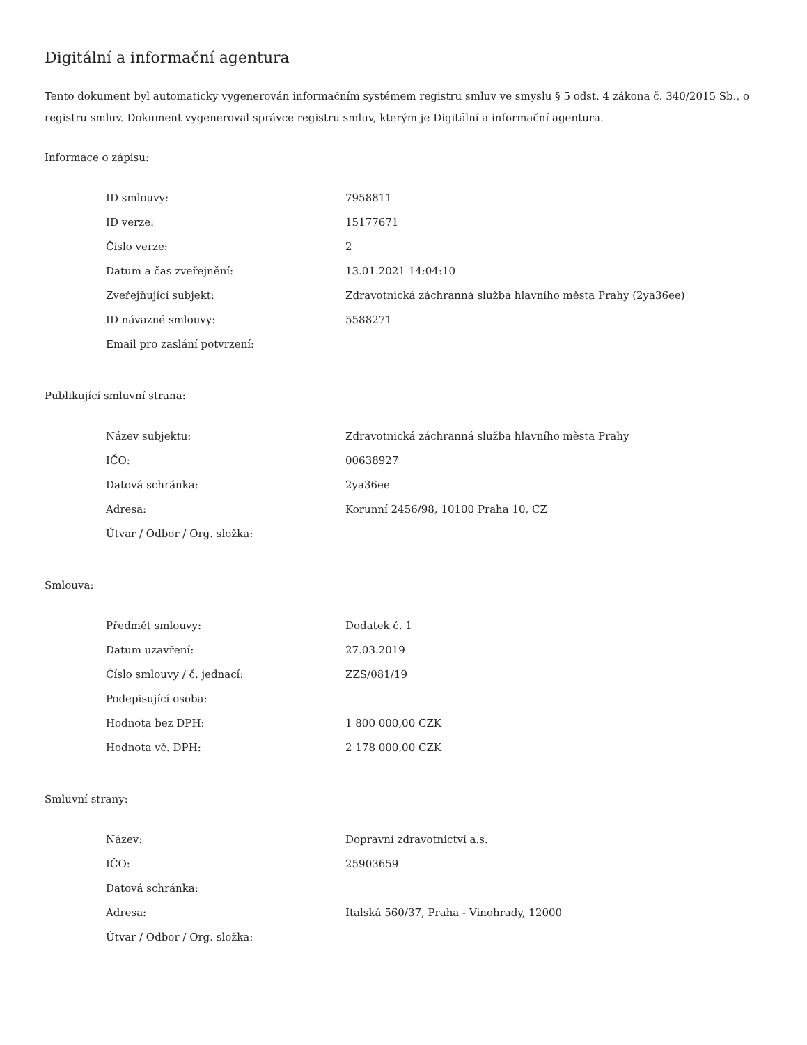Digitální a informační agentura
Tento dokument byl automaticky vygenerován informačním systémem registru smluv ve smyslu § 5 odst. 4 zákona č. 340/2015 Sb., o registru smluv. Dokument vygeneroval správce registru smluv, kterým je Digitální a informační agentura.
Informace o zápisu:
| ID smlouvy: | 7958811 |
| ID verze: | 15177671 |
| Číslo verze: | 2 |
| Datum a čas zveřejnění: | 13.01.2021 14:04:10 |
| Zveřejňující subjekt: | Zdravotnická záchranná služba hlavního města Prahy (2ya36ee) |
| ID návazné smlouvy: | 5588271 |
| Email pro zaslání potvrzení: | |
Publikující smluvní strana:
| Název subjektu: | Zdravotnická záchranná služba hlavního města Prahy |
| IČO: | 00638927 |
| Datová schránka: | 2ya36ee |
| Adresa: | Korunní 2456/98, 10100 Praha 10, CZ |
| Útvar / Odbor / Org. složka: | |
Smlouva:
| Předmět smlouvy: | Dodatek č. 1 |
| Datum uzavření: | 27.03.2019 |
| Číslo smlouvy / č. jednací: | ZZS/081/19 |
| Podepisující osoba: | |
| Hodnota bez DPH: | 1 800 000,00 CZK |
| Hodnota vč. DPH: | 2 178 000,00 CZK |
Smluvní strany:
| Název: | Dopravní zdravotnictví a.s. |
| IČO: | 25903659 |
| Datová schránka: | |
| Adresa: | Italská 560/37, Praha - Vinohrady, 12000 |
| Útvar / Odbor / Org. složka: | |